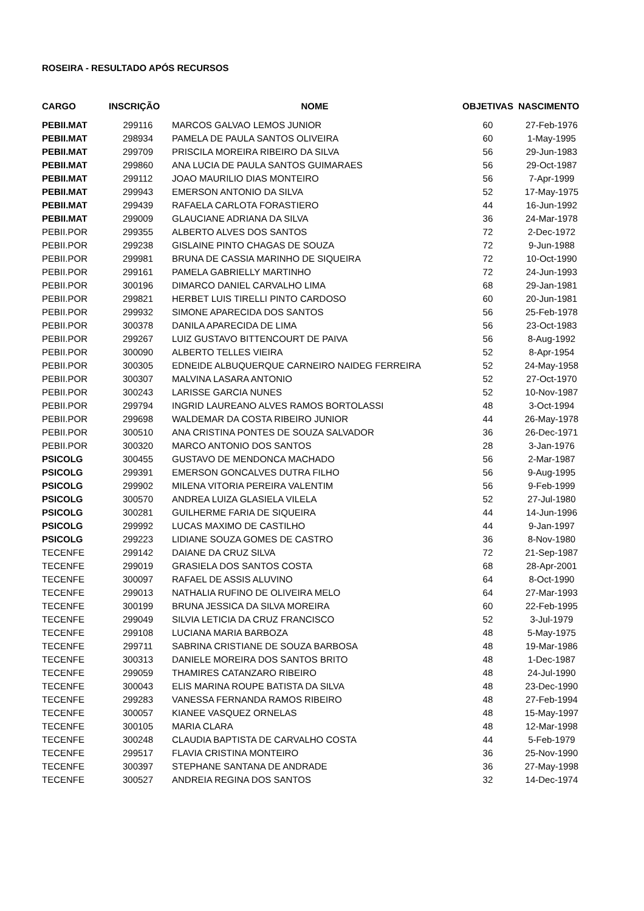ROSEIRA - RESULTADO APÓS RECURSOS
| CARGO | INSCRIÇÃO | NOME | OBJETIVAS | NASCIMENTO |
| --- | --- | --- | --- | --- |
| PEBII.MAT | 299116 | MARCOS GALVAO LEMOS JUNIOR | 60 | 27-Feb-1976 |
| PEBII.MAT | 298934 | PAMELA DE PAULA SANTOS OLIVEIRA | 60 | 1-May-1995 |
| PEBII.MAT | 299709 | PRISCILA MOREIRA RIBEIRO DA SILVA | 56 | 29-Jun-1983 |
| PEBII.MAT | 299860 | ANA LUCIA DE PAULA SANTOS GUIMARAES | 56 | 29-Oct-1987 |
| PEBII.MAT | 299112 | JOAO MAURILIO DIAS MONTEIRO | 56 | 7-Apr-1999 |
| PEBII.MAT | 299943 | EMERSON ANTONIO DA SILVA | 52 | 17-May-1975 |
| PEBII.MAT | 299439 | RAFAELA CARLOTA FORASTIERO | 44 | 16-Jun-1992 |
| PEBII.MAT | 299009 | GLAUCIANE ADRIANA DA SILVA | 36 | 24-Mar-1978 |
| PEBII.POR | 299355 | ALBERTO ALVES DOS SANTOS | 72 | 2-Dec-1972 |
| PEBII.POR | 299238 | GISLAINE PINTO CHAGAS DE SOUZA | 72 | 9-Jun-1988 |
| PEBII.POR | 299981 | BRUNA DE CASSIA MARINHO DE SIQUEIRA | 72 | 10-Oct-1990 |
| PEBII.POR | 299161 | PAMELA GABRIELLY MARTINHO | 72 | 24-Jun-1993 |
| PEBII.POR | 300196 | DIMARCO DANIEL CARVALHO LIMA | 68 | 29-Jan-1981 |
| PEBII.POR | 299821 | HERBET LUIS TIRELLI PINTO CARDOSO | 60 | 20-Jun-1981 |
| PEBII.POR | 299932 | SIMONE APARECIDA DOS SANTOS | 56 | 25-Feb-1978 |
| PEBII.POR | 300378 | DANILA APARECIDA DE LIMA | 56 | 23-Oct-1983 |
| PEBII.POR | 299267 | LUIZ GUSTAVO BITTENCOURT DE PAIVA | 56 | 8-Aug-1992 |
| PEBII.POR | 300090 | ALBERTO TELLES VIEIRA | 52 | 8-Apr-1954 |
| PEBII.POR | 300305 | EDNEIDE ALBUQUERQUE CARNEIRO NAIDEG FERREIRA | 52 | 24-May-1958 |
| PEBII.POR | 300307 | MALVINA LASARA ANTONIO | 52 | 27-Oct-1970 |
| PEBII.POR | 300243 | LARISSE GARCIA NUNES | 52 | 10-Nov-1987 |
| PEBII.POR | 299794 | INGRID LAUREANO ALVES RAMOS BORTOLASSI | 48 | 3-Oct-1994 |
| PEBII.POR | 299698 | WALDEMAR DA COSTA RIBEIRO JUNIOR | 44 | 26-May-1978 |
| PEBII.POR | 300510 | ANA CRISTINA PONTES DE SOUZA SALVADOR | 36 | 26-Dec-1971 |
| PEBII.POR | 300320 | MARCO ANTONIO DOS SANTOS | 28 | 3-Jan-1976 |
| PSICOLG | 300455 | GUSTAVO DE MENDONCA MACHADO | 56 | 2-Mar-1987 |
| PSICOLG | 299391 | EMERSON GONCALVES DUTRA FILHO | 56 | 9-Aug-1995 |
| PSICOLG | 299902 | MILENA VITORIA PEREIRA VALENTIM | 56 | 9-Feb-1999 |
| PSICOLG | 300570 | ANDREA LUIZA GLASIELA VILELA | 52 | 27-Jul-1980 |
| PSICOLG | 300281 | GUILHERME FARIA DE SIQUEIRA | 44 | 14-Jun-1996 |
| PSICOLG | 299992 | LUCAS MAXIMO DE CASTILHO | 44 | 9-Jan-1997 |
| PSICOLG | 299223 | LIDIANE SOUZA GOMES DE CASTRO | 36 | 8-Nov-1980 |
| TECENFE | 299142 | DAIANE DA CRUZ SILVA | 72 | 21-Sep-1987 |
| TECENFE | 299019 | GRASIELA DOS SANTOS COSTA | 68 | 28-Apr-2001 |
| TECENFE | 300097 | RAFAEL DE ASSIS ALUVINO | 64 | 8-Oct-1990 |
| TECENFE | 299013 | NATHALIA RUFINO DE OLIVEIRA MELO | 64 | 27-Mar-1993 |
| TECENFE | 300199 | BRUNA JESSICA DA SILVA MOREIRA | 60 | 22-Feb-1995 |
| TECENFE | 299049 | SILVIA LETICIA DA CRUZ FRANCISCO | 52 | 3-Jul-1979 |
| TECENFE | 299108 | LUCIANA MARIA BARBOZA | 48 | 5-May-1975 |
| TECENFE | 299711 | SABRINA CRISTIANE DE SOUZA BARBOSA | 48 | 19-Mar-1986 |
| TECENFE | 300313 | DANIELE MOREIRA DOS SANTOS BRITO | 48 | 1-Dec-1987 |
| TECENFE | 299059 | THAMIRES CATANZARO RIBEIRO | 48 | 24-Jul-1990 |
| TECENFE | 300043 | ELIS MARINA ROUPE BATISTA DA SILVA | 48 | 23-Dec-1990 |
| TECENFE | 299283 | VANESSA FERNANDA RAMOS RIBEIRO | 48 | 27-Feb-1994 |
| TECENFE | 300057 | KIANEE VASQUEZ ORNELAS | 48 | 15-May-1997 |
| TECENFE | 300105 | MARIA CLARA | 48 | 12-Mar-1998 |
| TECENFE | 300248 | CLAUDIA BAPTISTA DE CARVALHO COSTA | 44 | 5-Feb-1979 |
| TECENFE | 299517 | FLAVIA CRISTINA MONTEIRO | 36 | 25-Nov-1990 |
| TECENFE | 300397 | STEPHANE SANTANA DE ANDRADE | 36 | 27-May-1998 |
| TECENFE | 300527 | ANDREIA REGINA DOS SANTOS | 32 | 14-Dec-1974 |